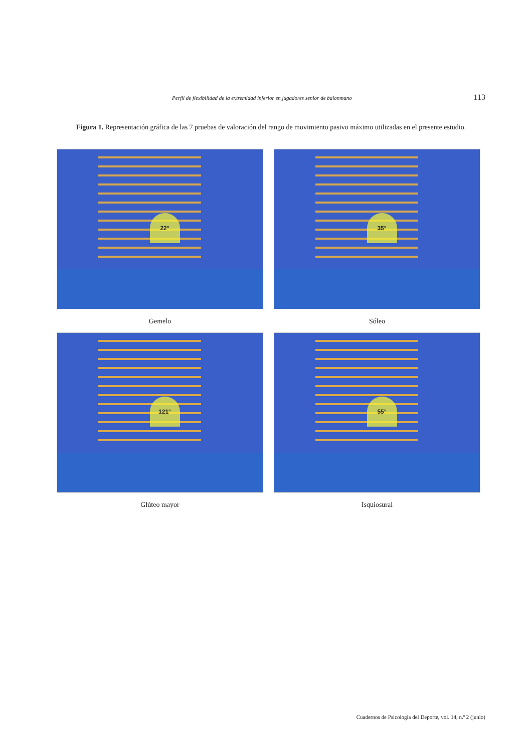Perfil de flexibilidad de la extremidad inferior en jugadores senior de balonmano 113
Figura 1. Representación gráfica de las 7 pruebas de valoración del rango de movimiento pasivo máximo utilizadas en el presente estudio.
22°
Gemelo
35°
Sóleo
121°
Glúteo mayor
55°
Isquiosural
Cuadernos de Psicología del Deporte, vol. 14, n.º 2 (junio)